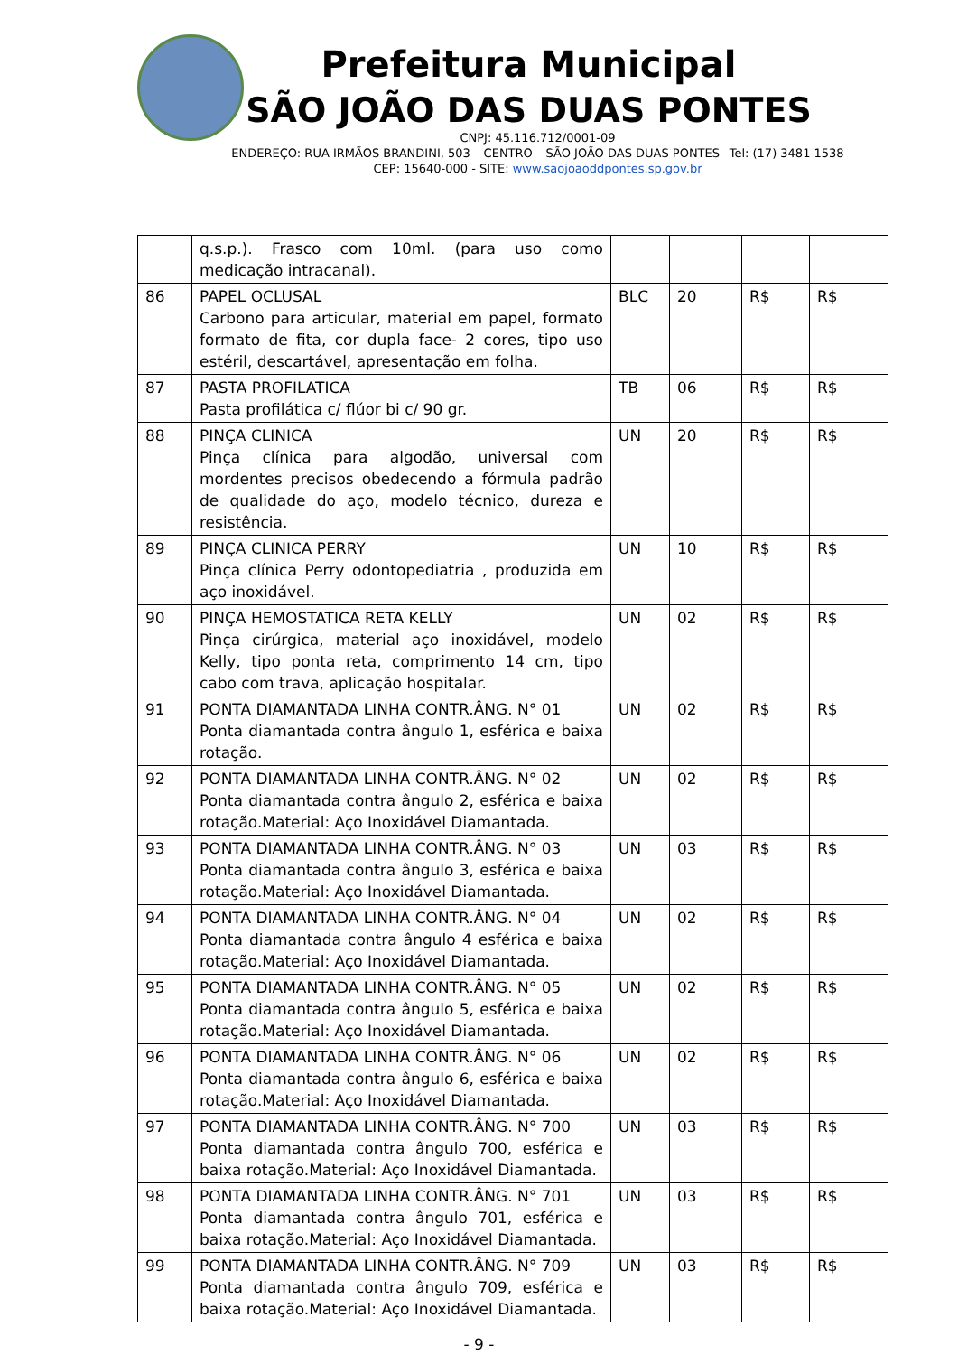Prefeitura Municipal
SÃO JOÃO DAS DUAS PONTES
CNPJ: 45.116.712/0001-09
ENDEREÇO: RUA IRMÃOS BRANDINI, 503 – CENTRO – SÃO JOÃO DAS DUAS PONTES –Tel: (17) 3481 1538
CEP: 15640-000 - SITE: www.saojoaoddpontes.sp.gov.br
| | q.s.p.). Frasco com 10ml. (para uso como medicação intracanal). | | | | |
| 86 | PAPEL OCLUSAL Carbono para articular, material em papel, formato formato de fita, cor dupla face- 2 cores, tipo uso estéril, descartável, apresentação em folha. | BLC | 20 | R$ | R$ |
| 87 | PASTA PROFILATICA Pasta profilática c/ flúor bi c/ 90 gr. | TB | 06 | R$ | R$ |
| 88 | PINÇA CLINICA Pinça clínica para algodão, universal com mordentes precisos obedecendo a fórmula padrão de qualidade do aço, modelo técnico, dureza e resistência. | UN | 20 | R$ | R$ |
| 89 | PINÇA CLINICA PERRY Pinça clínica Perry odontopediatria , produzida em aço inoxidável. | UN | 10 | R$ | R$ |
| 90 | PINÇA HEMOSTATICA RETA KELLY Pinça cirúrgica, material aço inoxidável, modelo Kelly, tipo ponta reta, comprimento 14 cm, tipo cabo com trava, aplicação hospitalar. | UN | 02 | R$ | R$ |
| 91 | PONTA DIAMANTADA LINHA CONTR.ÂNG. N° 01 Ponta diamantada contra ângulo 1, esférica e baixa rotação. | UN | 02 | R$ | R$ |
| 92 | PONTA DIAMANTADA LINHA CONTR.ÂNG. N° 02 Ponta diamantada contra ângulo 2, esférica e baixa rotação.Material: Aço Inoxidável Diamantada. | UN | 02 | R$ | R$ |
| 93 | PONTA DIAMANTADA LINHA CONTR.ÂNG. N° 03 Ponta diamantada contra ângulo 3, esférica e baixa rotação.Material: Aço Inoxidável Diamantada. | UN | 03 | R$ | R$ |
| 94 | PONTA DIAMANTADA LINHA CONTR.ÂNG. N° 04 Ponta diamantada contra ângulo 4 esférica e baixa rotação.Material: Aço Inoxidável Diamantada. | UN | 02 | R$ | R$ |
| 95 | PONTA DIAMANTADA LINHA CONTR.ÂNG. N° 05 Ponta diamantada contra ângulo 5, esférica e baixa rotação.Material: Aço Inoxidável Diamantada. | UN | 02 | R$ | R$ |
| 96 | PONTA DIAMANTADA LINHA CONTR.ÂNG. N° 06 Ponta diamantada contra ângulo 6, esférica e baixa rotação.Material: Aço Inoxidável Diamantada. | UN | 02 | R$ | R$ |
| 97 | PONTA DIAMANTADA LINHA CONTR.ÂNG. N° 700 Ponta diamantada contra ângulo 700, esférica e baixa rotação.Material: Aço Inoxidável Diamantada. | UN | 03 | R$ | R$ |
| 98 | PONTA DIAMANTADA LINHA CONTR.ÂNG. N° 701 Ponta diamantada contra ângulo 701, esférica e baixa rotação.Material: Aço Inoxidável Diamantada. | UN | 03 | R$ | R$ |
| 99 | PONTA DIAMANTADA LINHA CONTR.ÂNG. N° 709 Ponta diamantada contra ângulo 709, esférica e baixa rotação.Material: Aço Inoxidável Diamantada. | UN | 03 | R$ | R$ |
- 9 -